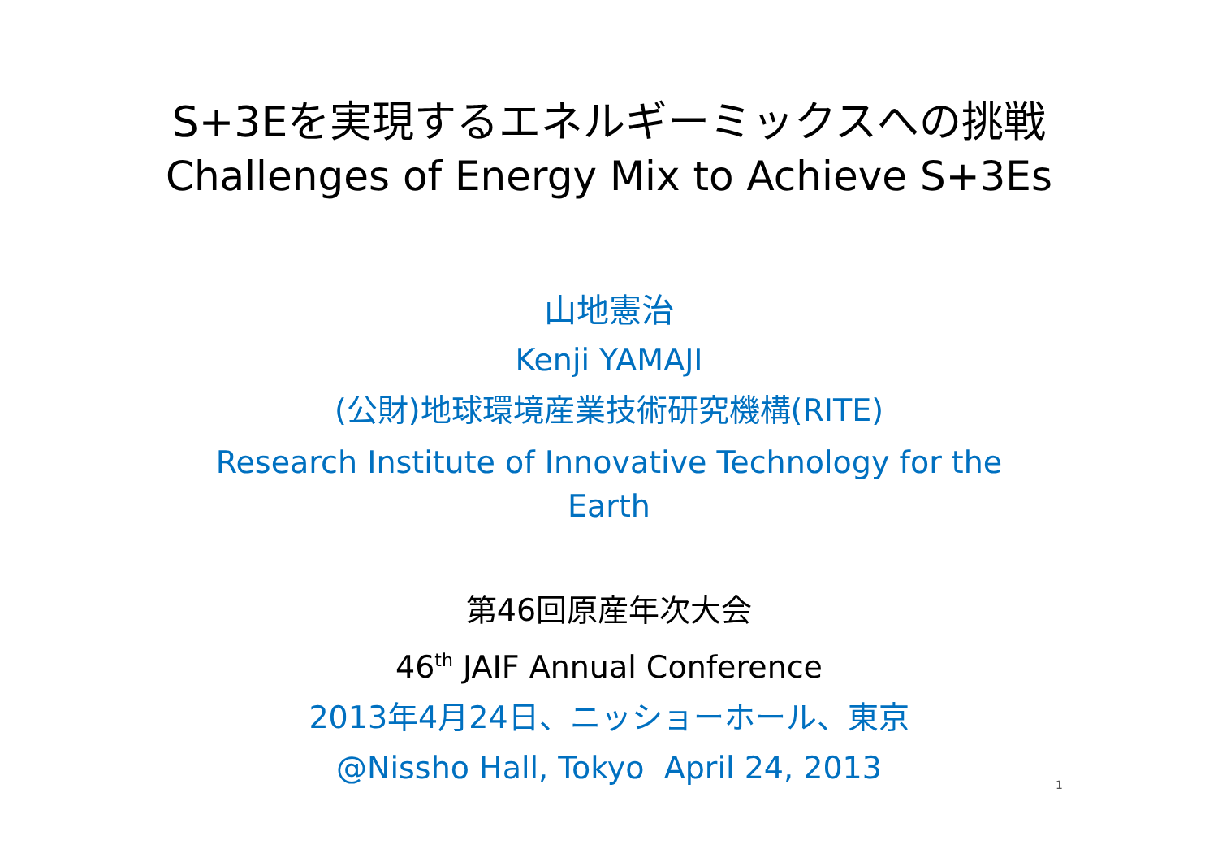S+3Eを実現するエネルギーミックスへの挑戦
Challenges of Energy Mix to Achieve S+3Es
山地憲治
Kenji YAMAJI
(公財)地球環境産業技術研究機構(RITE)
Research Institute of Innovative Technology for the
Earth
第46回原産年次大会
46<sup>th</sup> JAIF Annual Conference
2013年4月24日、ニッショーホール、東京
@Nissho Hall, Tokyo April 24, 2013
1